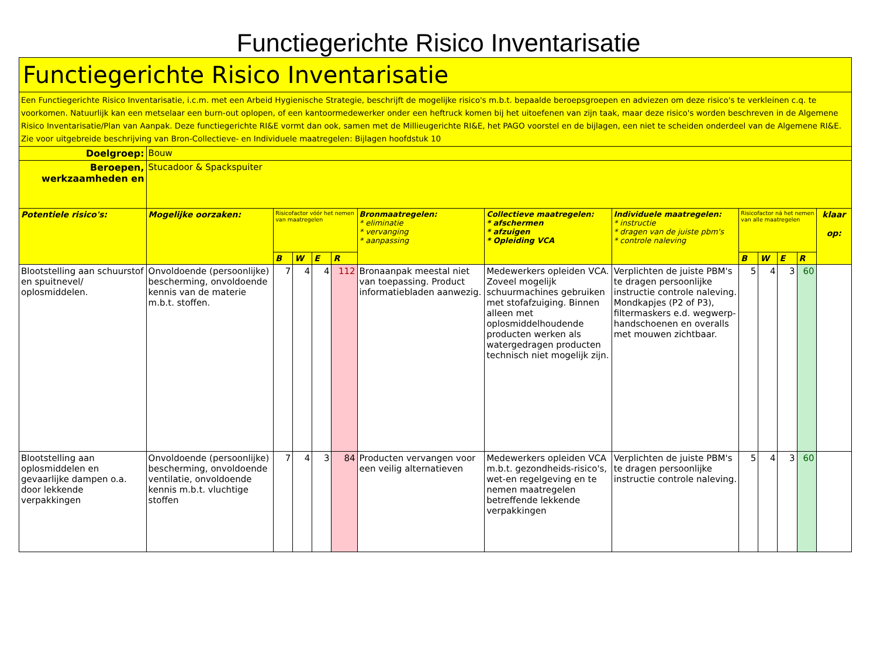Functiegerichte Risico Inventarisatie
| Functiegerichte Risico Inventarisatie | | | | | | | | | | | | | |
| Een Functiegerichte Risico Inventarisatie, i.c.m. met een Arbeid Hygienische Strategie, beschrijft de mogelijke risico's m.b.t. bepaalde beroepsgroepen en adviezen om deze risico's te verkleinen c.q. te voorkomen. Natuurlijk kan een metselaar een burn-out oplopen, of een kantoormedewerker onder een heftruck komen bij het uitoefenen van zijn taak, maar deze risico's worden beschreven in de Algemene Risico Inventarisatie/Plan van Aanpak. Deze functiegerichte RI&E vormt dan ook, samen met de Millieugerichte RI&E, het PAGO voorstel en de bijlagen, een niet te scheiden onderdeel van de Algemene RI&E. Zie voor uitgebreide beschrijving van Bron-Collectieve- en Individuele maatregelen: Bijlagen hoofdstuk 10 | | | | | | | | | | | | | |
| Doelgroep: | Bouw | | | | | | | | | | | | |
| Beroepen, werkzaamheden en | Stucadoor & Spackspuiter | | | | | | | | | | | | |
| Potentiele risico's: | Mogelijke oorzaken: | Risicofactor vóór het nemen van maatregelen | | | | Bronmaatregelen: * eliminatie * vervanging * aanpassing | Collectieve maatregelen: * afschermen * afzuigen * Opleiding VCA | Individuele maatregelen: * instructie * dragen van de juiste pbm's * controle naleving | Risicofactor ná het nemen van alle maatregelen | | | | klaar op: |
| | | B | W | E | R | | | | B | W | E | R | |
| Blootstelling aan schuurstof en spuitnevel/ oplosmiddelen. | Onvoldoende (persoonlijke) bescherming, onvoldoende kennis van de materie m.b.t. stoffen. | 7 | 4 | 4 | 112 | Bronaanpak meestal niet van toepassing. Product informatiebladen aanwezig. | Medewerkers opleiden VCA. Zoveel mogelijk schuurmachines gebruiken met stofafzuiging. Binnen alleen met oplosmiddelhoudende producten werken als watergedragen producten technisch niet mogelijk zijn. | Verplichten de juiste PBM's te dragen persoonlijke instructie controle naleving. Mondkapjes (P2 of P3), filtermaskers e.d. wegwerp- handschoenen en overalls met mouwen zichtbaar. | 5 | 4 | 3 | 60 | |
| Blootstelling aan oplosmiddelen en gevaarlijke dampen o.a. door lekkende verpakkingen | Onvoldoende (persoonlijke) bescherming, onvoldoende ventilatie, onvoldoende kennis m.b.t. vluchtige stoffen | 7 | 4 | 3 | 84 | Producten vervangen voor een veilig alternatieven | Medewerkers opleiden VCA m.b.t. gezondheids-risico's, wet-en regelgeving en te nemen maatregelen betreffende lekkende verpakkingen | Verplichten de juiste PBM's te dragen persoonlijke instructie controle naleving. | 5 | 4 | 3 | 60 | |